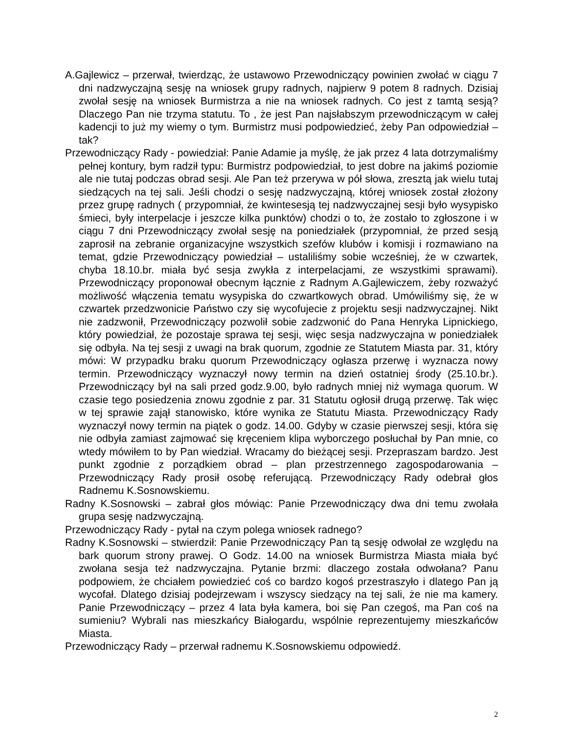A.Gajlewicz – przerwał, twierdząc, że ustawowo Przewodniczący powinien zwołać w ciągu 7 dni nadzwyczajną sesję na wniosek grupy radnych, najpierw 9 potem 8 radnych. Dzisiaj zwołał sesję na wniosek Burmistrza a nie na wniosek radnych. Co jest z tamtą sesją? Dlaczego Pan nie trzyma statutu. To , że jest Pan najsłabszym przewodniczącym w całej kadencji to już my wiemy o tym. Burmistrz musi podpowiedzieć, żeby Pan odpowiedział – tak?
Przewodniczący Rady - powiedział: Panie Adamie ja myślę, że jak przez 4 lata dotrzymaliśmy pełnej kontury, bym radził typu: Burmistrz podpowiedział, to jest dobre na jakimś poziomie ale nie tutaj podczas obrad sesji. Ale Pan też przerywa w pół słowa, zresztą jak wielu tutaj siedzących na tej sali. Jeśli chodzi o sesję nadzwyczajną, której wniosek został złożony przez grupę radnych ( przypomniał, że kwintesesją tej nadzwyczajnej sesji było wysypisko śmieci, były interpelacje i jeszcze kilka punktów) chodzi o to, że zostało to zgłoszone i w ciągu 7 dni Przewodniczący zwołał sesję na poniedziałek (przypomniał, że przed sesją zaprosił na zebranie organizacyjne wszystkich szefów klubów i komisji i rozmawiano na temat, gdzie Przewodniczący powiedział – ustaliliśmy sobie wcześniej, że w czwartek, chyba 18.10.br. miała być sesja zwykła z interpelacjami, ze wszystkimi sprawami). Przewodniczący proponował obecnym łącznie z Radnym A.Gajlewiczem, żeby rozważyć możliwość włączenia tematu wysypiska do czwartkowych obrad. Umówiliśmy się, że w czwartek przedzwonicie Państwo czy się wycofujecie z projektu sesji nadzwyczajnej. Nikt nie zadzwonił, Przewodniczący pozwolił sobie zadzwonić do Pana Henryka Lipnickiego, który powiedział, że pozostaje sprawa tej sesji, więc sesja nadzwyczajna w poniedziałek się odbyła. Na tej sesji z uwagi na brak quorum, zgodnie ze Statutem Miasta par. 31, który mówi: W przypadku braku quorum Przewodniczący ogłasza przerwę i wyznacza nowy termin. Przewodniczący wyznaczył nowy termin na dzień ostatniej środy (25.10.br.). Przewodniczący był na sali przed godz.9.00, było radnych mniej niż wymaga quorum. W czasie tego posiedzenia znowu zgodnie z par. 31 Statutu ogłosił drugą przerwę. Tak więc w tej sprawie zajął stanowisko, które wynika ze Statutu Miasta. Przewodniczący Rady wyznaczył nowy termin na piątek o godz. 14.00. Gdyby w czasie pierwszej sesji, która się nie odbyła zamiast zajmować się kręceniem klipa wyborczego posłuchał by Pan mnie, co wtedy mówiłem to by Pan wiedział. Wracamy do bieżącej sesji. Przepraszam bardzo. Jest punkt zgodnie z porządkiem obrad – plan przestrzennego zagospodarowania – Przewodniczący Rady prosił osobę referującą. Przewodniczący Rady odebrał głos Radnemu K.Sosnowskiemu.
Radny K.Sosnowski – zabrał głos mówiąc: Panie Przewodniczący dwa dni temu zwołała grupa sesję nadzwyczajną.
Przewodniczący Rady - pytał na czym polega wniosek radnego?
Radny K.Sosnowski – stwierdził: Panie Przewodniczący Pan tą sesję odwołał ze względu na bark quorum strony prawej. O Godz. 14.00 na wniosek Burmistrza Miasta miała być zwołana sesja też nadzwyczajna. Pytanie brzmi: dlaczego została odwołana? Panu podpowiem, że chciałem powiedzieć coś co bardzo kogoś przestraszyło i dlatego Pan ją wycofał. Dlatego dzisiaj podejrzewam i wszyscy siedzący na tej sali, że nie ma kamery. Panie Przewodniczący – przez 4 lata była kamera, boi się Pan czegoś, ma Pan coś na sumieniu? Wybrali nas mieszkańcy Białogardu, wspólnie reprezentujemy mieszkańców Miasta.
Przewodniczący Rady – przerwał radnemu K.Sosnowskiemu odpowiedź.
2